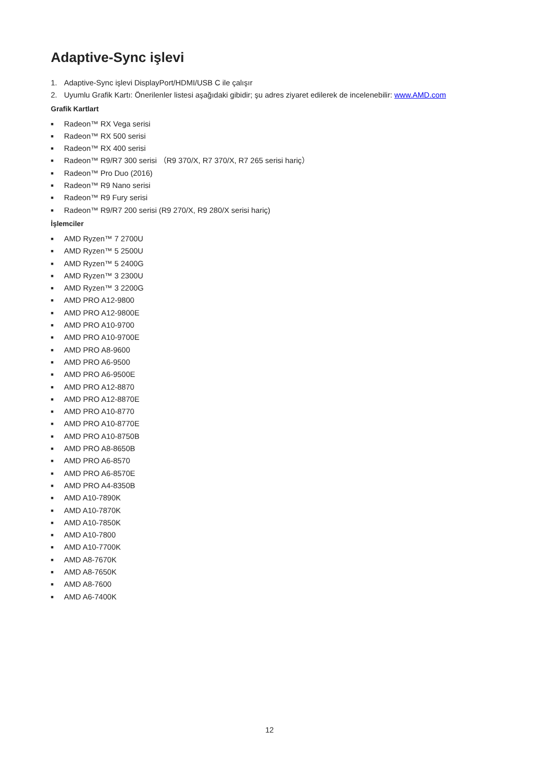Adaptive-Sync işlevi
1. Adaptive-Sync işlevi DisplayPort/HDMI/USB C ile çalışır
2. Uyumlu Grafik Kartı: Önerilenler listesi aşağıdaki gibidir; şu adres ziyaret edilerek de incelenebilir: www.AMD.com
Grafik Kartlart
■ Radeon™ RX Vega serisi
■ Radeon™ RX 500 serisi
■ Radeon™ RX 400 serisi
■ Radeon™ R9/R7 300 serisi （R9 370/X, R7 370/X, R7 265 serisi hariç）
■ Radeon™ Pro Duo (2016)
■ Radeon™ R9 Nano serisi
■ Radeon™ R9 Fury serisi
■ Radeon™ R9/R7 200 serisi (R9 270/X, R9 280/X serisi hariç)
İşlemciler
■ AMD Ryzen™ 7 2700U
■ AMD Ryzen™ 5 2500U
■ AMD Ryzen™ 5 2400G
■ AMD Ryzen™ 3 2300U
■ AMD Ryzen™ 3 2200G
■ AMD PRO A12-9800
■ AMD PRO A12-9800E
■ AMD PRO A10-9700
■ AMD PRO A10-9700E
■ AMD PRO A8-9600
■ AMD PRO A6-9500
■ AMD PRO A6-9500E
■ AMD PRO A12-8870
■ AMD PRO A12-8870E
■ AMD PRO A10-8770
■ AMD PRO A10-8770E
■ AMD PRO A10-8750B
■ AMD PRO A8-8650B
■ AMD PRO A6-8570
■ AMD PRO A6-8570E
■ AMD PRO A4-8350B
■ AMD A10-7890K
■ AMD A10-7870K
■ AMD A10-7850K
■ AMD A10-7800
■ AMD A10-7700K
■ AMD A8-7670K
■ AMD A8-7650K
■ AMD A8-7600
■ AMD A6-7400K
12